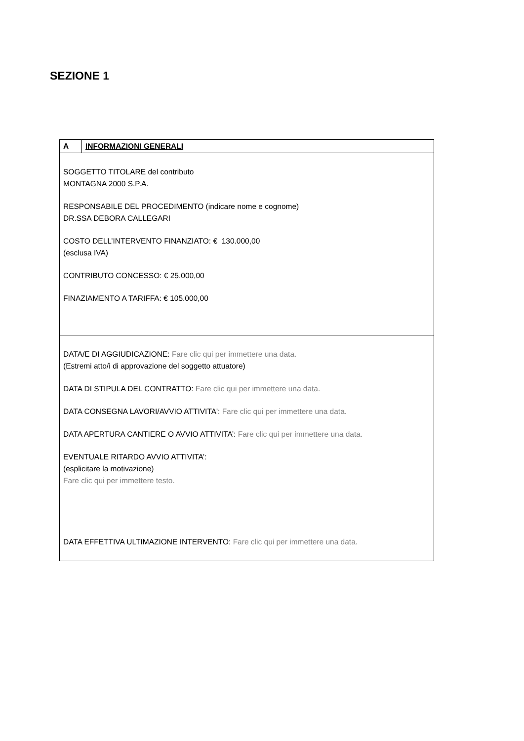SEZIONE 1
| A | INFORMAZIONI GENERALI |
| SOGGETTO TITOLARE del contributo MONTAGNA 2000 S.P.A. RESPONSABILE DEL PROCEDIMENTO (indicare nome e cognome) DR.SSA DEBORA CALLEGARI COSTO DELL’INTERVENTO FINANZIATO: € 130.000,00 (esclusa IVA) CONTRIBUTO CONCESSO: € 25.000,00 FINAZIAMENTO A TARIFFA: € 105.000,00 | |
| DATA/E DI AGGIUDICAZIONE: Fare clic qui per immettere una data. (Estremi atto/i di approvazione del soggetto attuatore) DATA DI STIPULA DEL CONTRATTO: Fare clic qui per immettere una data. DATA CONSEGNA LAVORI/AVVIO ATTIVITA': Fare clic qui per immettere una data. DATA APERTURA CANTIERE O AVVIO ATTIVITA’: Fare clic qui per immettere una data. EVENTUALE RITARDO AVVIO ATTIVITA’: (esplicitare la motivazione) Fare clic qui per immettere testo. DATA EFFETTIVA ULTIMAZIONE INTERVENTO: Fare clic qui per immettere una data. | |